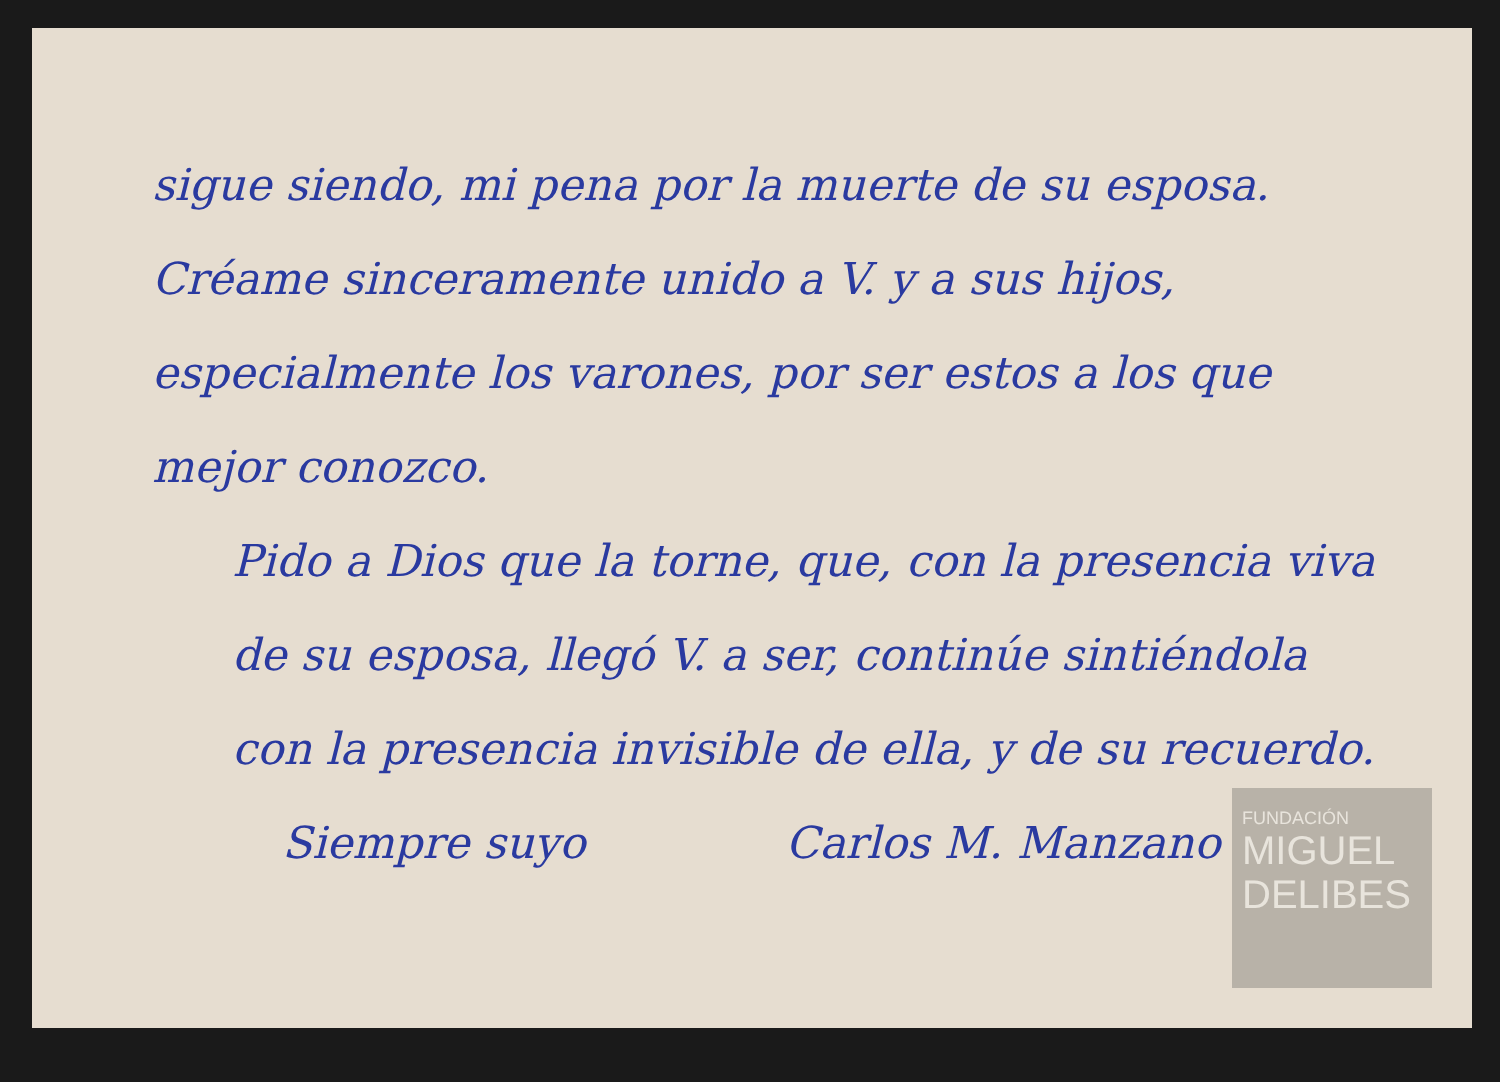sigue siendo, mi pena por la muerte de su esposa. Créame sinceramente unido a V. y a sus hijos, especialmente los varones, por ser estos a los que mejor conozco.
Pido a Dios que la torne, que, con la presencia viva de su esposa, llegó V. a ser, continúe sintiéndola con la presencia invisible de ella, y de su recuerdo.
Siempre suyo Carlos M. Manzano
FUNDACIÓN
MIGUEL
DELIBES